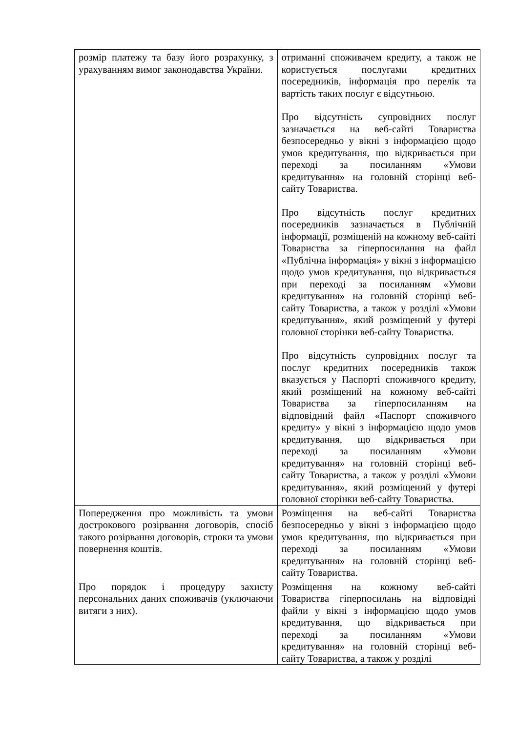| розмір платежу та базу його розрахунку, з урахуванням вимог законодавства України. | отриманні споживачем кредиту, а також не користується послугами кредитних посередників, інформація про перелік та вартість таких послуг є відсутньою. Про відсутність супровідних послуг зазначається на веб-сайті Товариства безпосередньо у вікні з інформацією щодо умов кредитування, що відкривається при переході за посиланням «Умови кредитування» на головній сторінці веб-сайту Товариства. Про відсутність послуг кредитних посередників зазначається в Публічній інформації, розміщеній на кожному веб-сайті Товариства за гіперпосилання на файл «Публічна інформація» у вікні з інформацією щодо умов кредитування, що відкривається при переході за посиланням «Умови кредитування» на головній сторінці веб-сайту Товариства, а також у розділі «Умови кредитування», який розміщений у футері головної сторінки веб-сайту Товариства. Про відсутність супровідних послуг та послуг кредитних посередників також вказується у Паспорті споживчого кредиту, який розміщений на кожному веб-сайті Товариства за гіперпосиланням на відповідний файл «Паспорт споживчого кредиту» у вікні з інформацією щодо умов кредитування, що відкривається при переході за посиланням «Умови кредитування» на головній сторінці веб-сайту Товариства, а також у розділі «Умови кредитування», який розміщений у футері головної сторінки веб-сайту Товариства. |
| Попередження про можливість та умови дострокового розірвання договорів, спосіб такого розірвання договорів, строки та умови повернення коштів. | Розміщення на веб-сайті Товариства безпосередньо у вікні з інформацією щодо умов кредитування, що відкривається при переході за посиланням «Умови кредитування» на головній сторінці веб-сайту Товариства. |
| Про порядок і процедуру захисту персональних даних споживачів (уключаючи витяги з них). | Розміщення на кожному веб-сайті Товариства гіперпосилань на відповідні файли у вікні з інформацією щодо умов кредитування, що відкривається при переході за посиланням «Умови кредитування» на головній сторінці веб-сайту Товариства, а також у розділі |